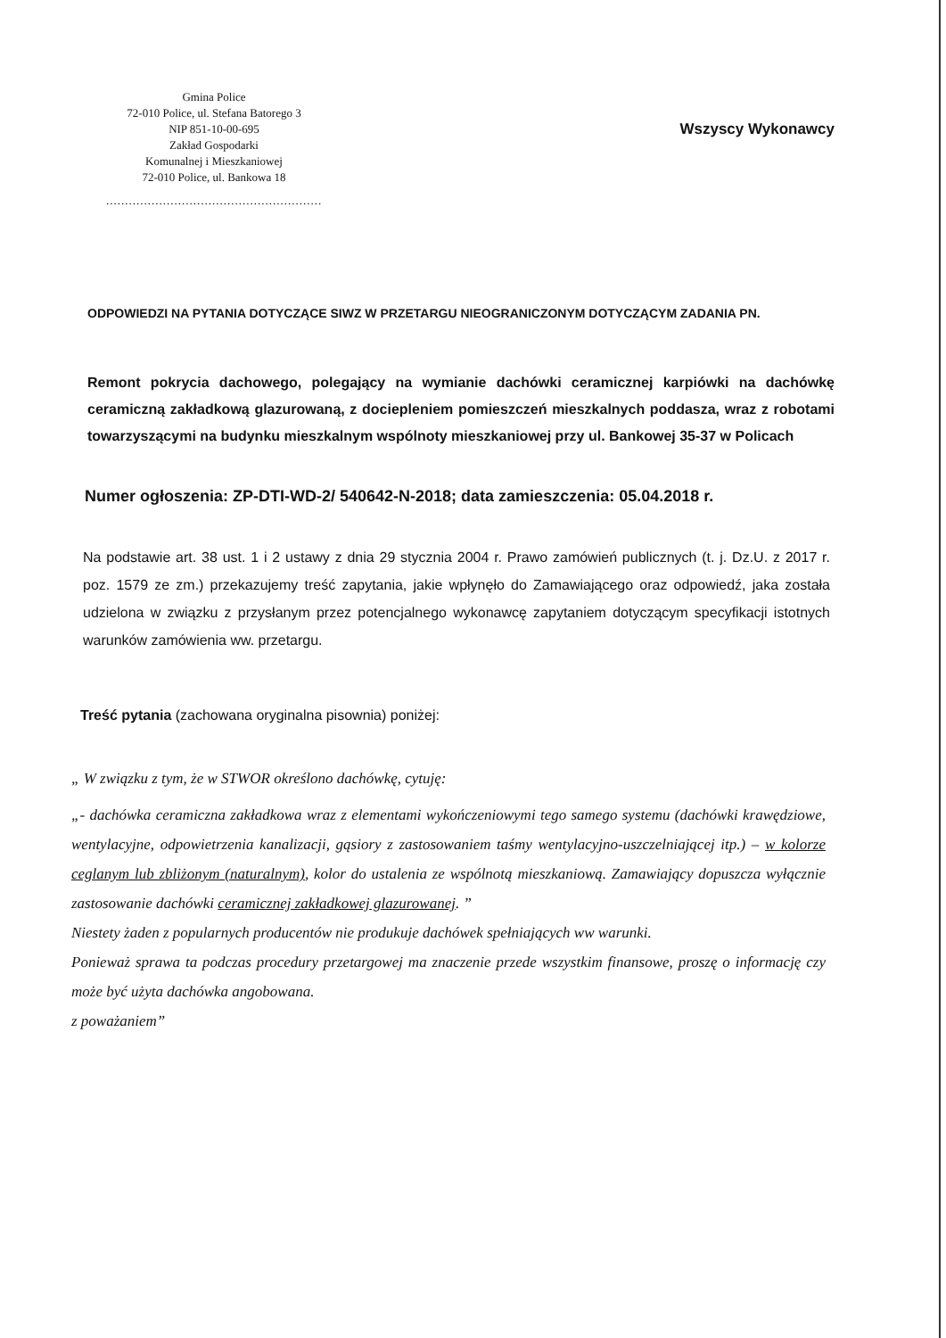Gmina Police
72-010 Police, ul. Stefana Batorego 3
NIP 851-10-00-695
Zakład Gospodarki
Komunalnej i Mieszkaniowej
72-010 Police, ul. Bankowa 18
.........................................................
Wszyscy Wykonawcy
ODPOWIEDZI NA PYTANIA DOTYCZĄCE SIWZ W PRZETARGU NIEOGRANICZONYM DOTYCZĄCYM ZADANIA PN.
Remont pokrycia dachowego, polegający na wymianie dachówki ceramicznej karpiówki na dachówkę ceramiczną zakładkową glazurowaną, z dociepleniem pomieszczeń mieszkalnych poddasza, wraz z robotami towarzyszącymi na budynku mieszkalnym wspólnoty mieszkaniowej przy ul. Bankowej 35-37 w Policach
Numer ogłoszenia: ZP-DTI-WD-2/ 540642-N-2018; data zamieszczenia: 05.04.2018 r.
Na podstawie art. 38 ust. 1 i 2 ustawy z dnia 29 stycznia 2004 r. Prawo zamówień publicznych (t. j. Dz.U. z 2017 r. poz. 1579 ze zm.) przekazujemy treść zapytania, jakie wpłynęło do Zamawiającego oraz odpowiedź, jaka została udzielona w związku z przysłanym przez potencjalnego wykonawcę zapytaniem dotyczącym specyfikacji istotnych warunków zamówienia ww. przetargu.
Treść pytania (zachowana oryginalna pisownia) poniżej:
„ W związku z tym, że w STWOR określono dachówkę, cytuję:
„- dachówka ceramiczna zakładkowa wraz z elementami wykończeniowymi tego samego systemu (dachówki krawędziowe, wentylacyjne, odpowietrzenia kanalizacji, gąsiory z zastosowaniem taśmy wentylacyjno-uszczelniającej itp.) – w kolorze ceglanym lub zbliżonym (naturalnym), kolor do ustalenia ze wspólnotą mieszkaniową. Zamawiający dopuszcza wyłącznie zastosowanie dachówki ceramicznej zakładkowej glazurowanej. ”
Niestety żaden z popularnych producentów nie produkuje dachówek spełniających ww warunki.
Ponieważ sprawa ta podczas procedury przetargowej ma znaczenie przede wszystkim finansowe, proszę o informację czy może być użyta dachówka angobowana.
z poważaniem”